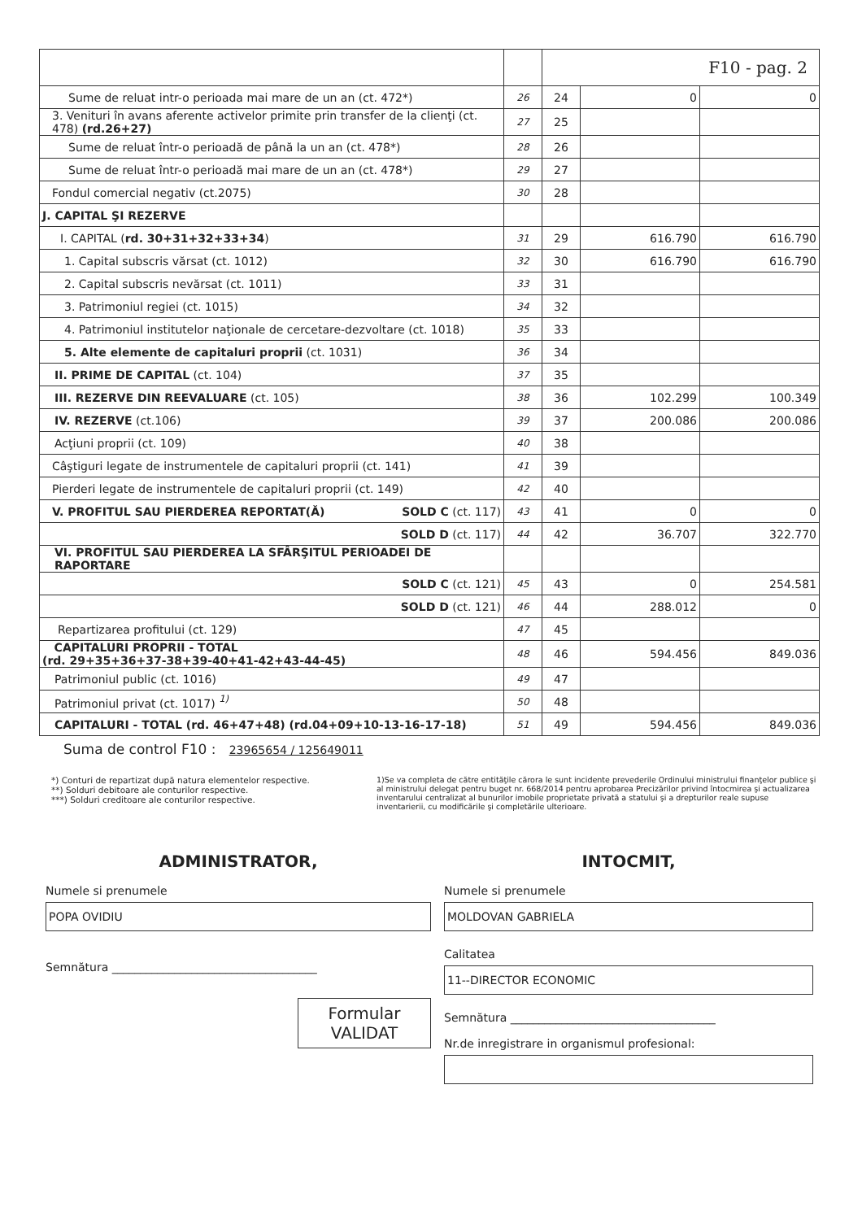| | | F10 - pag. 2 | | |
| Sume de reluat intr-o perioada mai mare de un an (ct. 472*) | 26 | 24 | 0 | 0 |
| 3. Venituri în avans aferente activelor primite prin transfer de la clienţi (ct. 478) (rd.26+27) | 27 | 25 | | |
| Sume de reluat într-o perioadă de până la un an (ct. 478*) | 28 | 26 | | |
| Sume de reluat într-o perioadă mai mare de un an (ct. 478*) | 29 | 27 | | |
| Fondul comercial negativ (ct.2075) | 30 | 28 | | |
| J. CAPITAL ŞI REZERVE | | | | |
| I. CAPITAL ( rd. 30+31+32+33+34 ) | 31 | 29 | 616.790 | 616.790 |
| 1. Capital subscris vărsat (ct. 1012) | 32 | 30 | 616.790 | 616.790 |
| 2. Capital subscris nevărsat (ct. 1011) | 33 | 31 | | |
| 3. Patrimoniul regiei (ct. 1015) | 34 | 32 | | |
| 4. Patrimoniul institutelor naţionale de cercetare-dezvoltare (ct. 1018) | 35 | 33 | | |
| 5. Alte elemente de capitaluri proprii (ct. 1031) | 36 | 34 | | |
| II. PRIME DE CAPITAL (ct. 104) | 37 | 35 | | |
| III. REZERVE DIN REEVALUARE (ct. 105) | 38 | 36 | 102.299 | 100.349 |
| IV. REZERVE (ct.106) | 39 | 37 | 200.086 | 200.086 |
| Acţiuni proprii (ct. 109) | 40 | 38 | | |
| Câştiguri legate de instrumentele de capitaluri proprii (ct. 141) | 41 | 39 | | |
| Pierderi legate de instrumentele de capitaluri proprii (ct. 149) | 42 | 40 | | |
| V. PROFITUL SAU PIERDEREA REPORTAT(Ă) SOLD C (ct. 117) | 43 | 41 | 0 | 0 |
| SOLD D (ct. 117) | 44 | 42 | 36.707 | 322.770 |
| VI. PROFITUL SAU PIERDEREA LA SFÂRŞITUL PERIOADEI DE RAPORTARE | | | | |
| SOLD C (ct. 121) | 45 | 43 | 0 | 254.581 |
| SOLD D (ct. 121) | 46 | 44 | 288.012 | 0 |
| Repartizarea profitului (ct. 129) | 47 | 45 | | |
| CAPITALURI PROPRII - TOTAL (rd. 29+35+36+37-38+39-40+41-42+43-44-45) | 48 | 46 | 594.456 | 849.036 |
| Patrimoniul public (ct. 1016) | 49 | 47 | | |
| Patrimoniul privat (ct. 1017) <sup>1)</sup> | 50 | 48 | | |
| CAPITALURI - TOTAL (rd. 46+47+48) (rd.04+09+10-13-16-17-18) | 51 | 49 | 594.456 | 849.036 |
Suma de control F10 : 23965654 / 125649011
*) Conturi de repartizat după natura elementelor respective.
**) Solduri debitoare ale conturilor respective.
***) Solduri creditoare ale conturilor respective.
1)Se va completa de către entităţile cărora le sunt incidente prevederile Ordinului ministrului finanţelor publice şi al ministrului delegat pentru buget nr. 668/2014 pentru aprobarea Precizărilor privind întocmirea şi actualizarea inventarului centralizat al bunurilor imobile proprietate privată a statului şi a drepturilor reale supuse inventarierii, cu modificările şi completările ulterioare.
ADMINISTRATOR,
Numele si prenumele
POPA OVIDIU
Semnătura ____________________________________
Formular
VALIDAT
INTOCMIT,
Numele si prenumele
MOLDOVAN GABRIELA
Calitatea
11--DIRECTOR ECONOMIC
Semnătura ____________________________________
Nr.de inregistrare in organismul profesional: